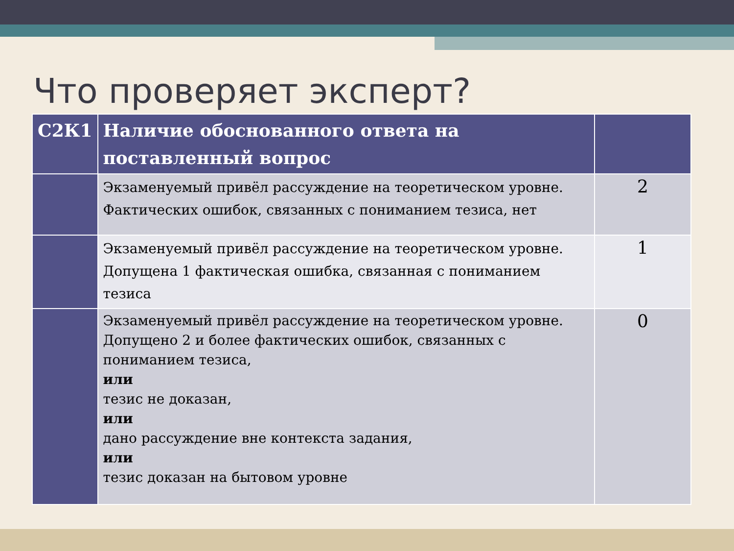Что проверяет эксперт?
| С2К1 | Наличие обоснованного ответа на поставленный вопрос | |
| --- | --- | --- |
| | Экзаменуемый привёл рассуждение на теоретическом уровне. Фактических ошибок, связанных с пониманием тезиса, нет | 2 |
| | Экзаменуемый привёл рассуждение на теоретическом уровне. Допущена 1 фактическая ошибка, связанная с пониманием тезиса | 1 |
| | Экзаменуемый привёл рассуждение на теоретическом уровне. Допущено 2 и более фактических ошибок, связанных с пониманием тезиса, или тезис не доказан, или дано рассуждение вне контекста задания, или тезис доказан на бытовом уровне | 0 |